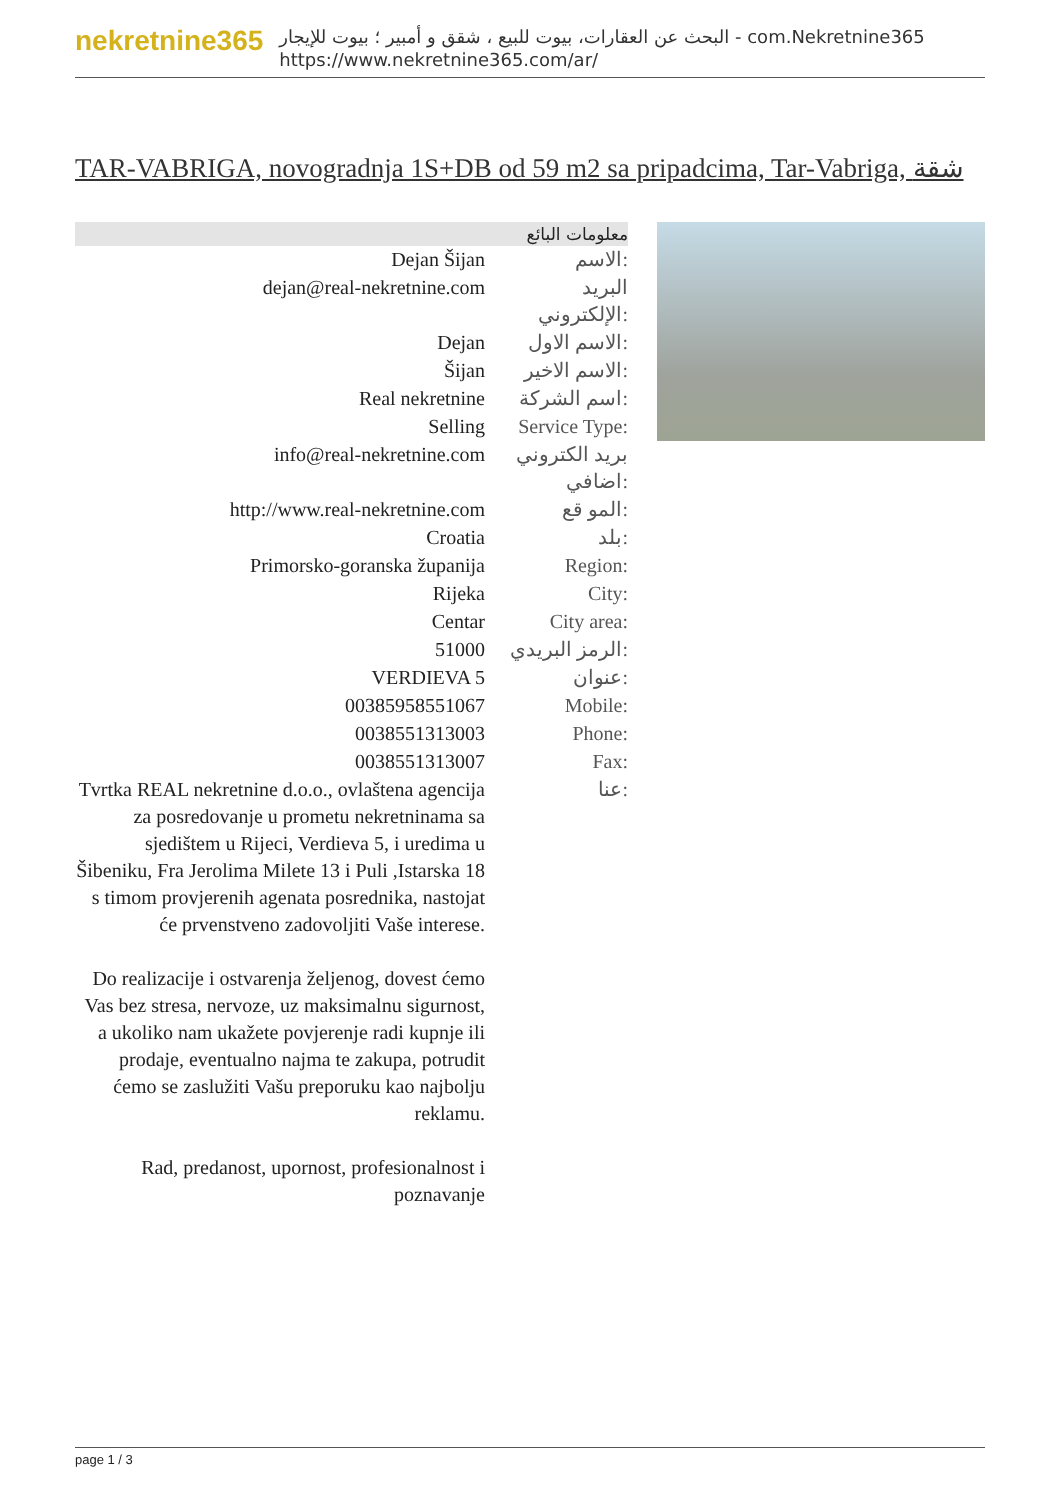nekretnine365
البحث عن العقارات، بيوت للبيع ، شقق و أمبير ؛ بيوت للإيجار - com.Nekretnine365
https://www.nekretnine365.com/ar/
TAR-VABRIGA, novogradnja 1S+DB od 59 m2 sa pripadcima, Tar-Vabriga, شقة
معلومات البائع
| Dejan Šijan | الاسم: |
| dejan@real-nekretnine.com | البريد الإلكتروني: |
| Dejan | الاسم الاول: |
| Šijan | الاسم الاخير: |
| Real nekretnine | اسم الشركة: |
| Selling | Service Type: |
| info@real-nekretnine.com | بريد الكتروني اضافي: |
| http://www.real-nekretnine.com | المو قع: |
| Croatia | بلد: |
| Primorsko-goranska županija | Region: |
| Rijeka | City: |
| Centar | City area: |
| 51000 | الرمز البريدي: |
| VERDIEVA 5 | عنوان: |
| 00385958551067 | Mobile: |
| 0038551313003 | Phone: |
| 0038551313007 | Fax: |
| Tvrtka REAL nekretnine d.o.o., ovlaštena agencija za posredovanje u prometu nekretninama sa sjedištem u Rijeci, Verdieva 5, i uredima u Šibeniku, Fra Jerolima Milete 13 i Puli ,Istarska 18 s timom provjerenih agenata posrednika, nastojat će prvenstveno zadovoljiti Vaše interese. Do realizacije i ostvarenja željenog, dovest ćemo Vas bez stresa, nervoze, uz maksimalnu sigurnost, a ukoliko nam ukažete povjerenje radi kupnje ili prodaje, eventualno najma te zakupa, potrudit ćemo se zaslužiti Vašu preporuku kao najbolju reklamu. Rad, predanost, upornost, profesionalnost i poznavanje | عنا: |
page 1 / 3